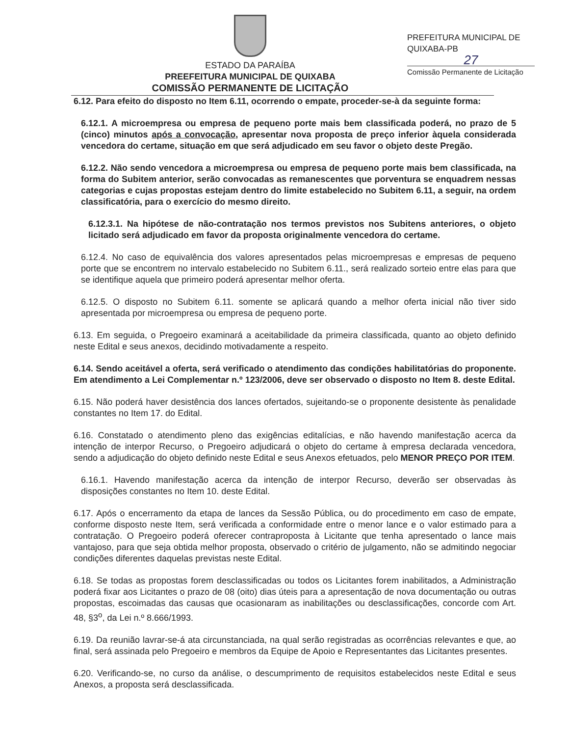ESTADO DA PARAÍBA
PREEFEITURA MUNICIPAL DE QUIXABA
COMISSÃO PERMANENTE DE LICITAÇÃO
PREFEITURA MUNICIPAL DE QUIXABA-PB
27
Comissão Permanente de Licitação
6.12. Para efeito do disposto no Item 6.11, ocorrendo o empate, proceder-se-à da seguinte forma:
6.12.1. A microempresa ou empresa de pequeno porte mais bem classificada poderá, no prazo de 5 (cinco) minutos após a convocação, apresentar nova proposta de preço inferior àquela considerada vencedora do certame, situação em que será adjudicado em seu favor o objeto deste Pregão.
6.12.2. Não sendo vencedora a microempresa ou empresa de pequeno porte mais bem classificada, na forma do Subitem anterior, serão convocadas as remanescentes que porventura se enquadrem nessas categorias e cujas propostas estejam dentro do limite estabelecido no Subitem 6.11, a seguir, na ordem classificatória, para o exercício do mesmo direito.
6.12.3.1. Na hipótese de não-contratação nos termos previstos nos Subitens anteriores, o objeto licitado será adjudicado em favor da proposta originalmente vencedora do certame.
6.12.4. No caso de equivalência dos valores apresentados pelas microempresas e empresas de pequeno porte que se encontrem no intervalo estabelecido no Subitem 6.11., será realizado sorteio entre elas para que se identifique aquela que primeiro poderá apresentar melhor oferta.
6.12.5. O disposto no Subitem 6.11. somente se aplicará quando a melhor oferta inicial não tiver sido apresentada por microempresa ou empresa de pequeno porte.
6.13. Em seguida, o Pregoeiro examinará a aceitabilidade da primeira classificada, quanto ao objeto definido neste Edital e seus anexos, decidindo motivadamente a respeito.
6.14. Sendo aceitável a oferta, será verificado o atendimento das condições habilitatórias do proponente. Em atendimento a Lei Complementar n.º 123/2006, deve ser observado o disposto no Item 8. deste Edital.
6.15. Não poderá haver desistência dos lances ofertados, sujeitando-se o proponente desistente às penalidade constantes no Item 17. do Edital.
6.16. Constatado o atendimento pleno das exigências editalícias, e não havendo manifestação acerca da intenção de interpor Recurso, o Pregoeiro adjudicará o objeto do certame à empresa declarada vencedora, sendo a adjudicação do objeto definido neste Edital e seus Anexos efetuados, pelo MENOR PREÇO POR ITEM.
6.16.1. Havendo manifestação acerca da intenção de interpor Recurso, deverão ser observadas às disposições constantes no Item 10. deste Edital.
6.17. Após o encerramento da etapa de lances da Sessão Pública, ou do procedimento em caso de empate, conforme disposto neste Item, será verificada a conformidade entre o menor lance e o valor estimado para a contratação. O Pregoeiro poderá oferecer contraproposta à Licitante que tenha apresentado o lance mais vantajoso, para que seja obtida melhor proposta, observado o critério de julgamento, não se admitindo negociar condições diferentes daquelas previstas neste Edital.
6.18. Se todas as propostas forem desclassificadas ou todos os Licitantes forem inabilitados, a Administração poderá fixar aos Licitantes o prazo de 08 (oito) dias úteis para a apresentação de nova documentação ou outras propostas, escoimadas das causas que ocasionaram as inabilitações ou desclassificações, concorde com Art. 48, §3<sup>o</sup>, da Lei n.º 8.666/1993.
6.19. Da reunião lavrar-se-á ata circunstanciada, na qual serão registradas as ocorrências relevantes e que, ao final, será assinada pelo Pregoeiro e membros da Equipe de Apoio e Representantes das Licitantes presentes.
6.20. Verificando-se, no curso da análise, o descumprimento de requisitos estabelecidos neste Edital e seus Anexos, a proposta será desclassificada.